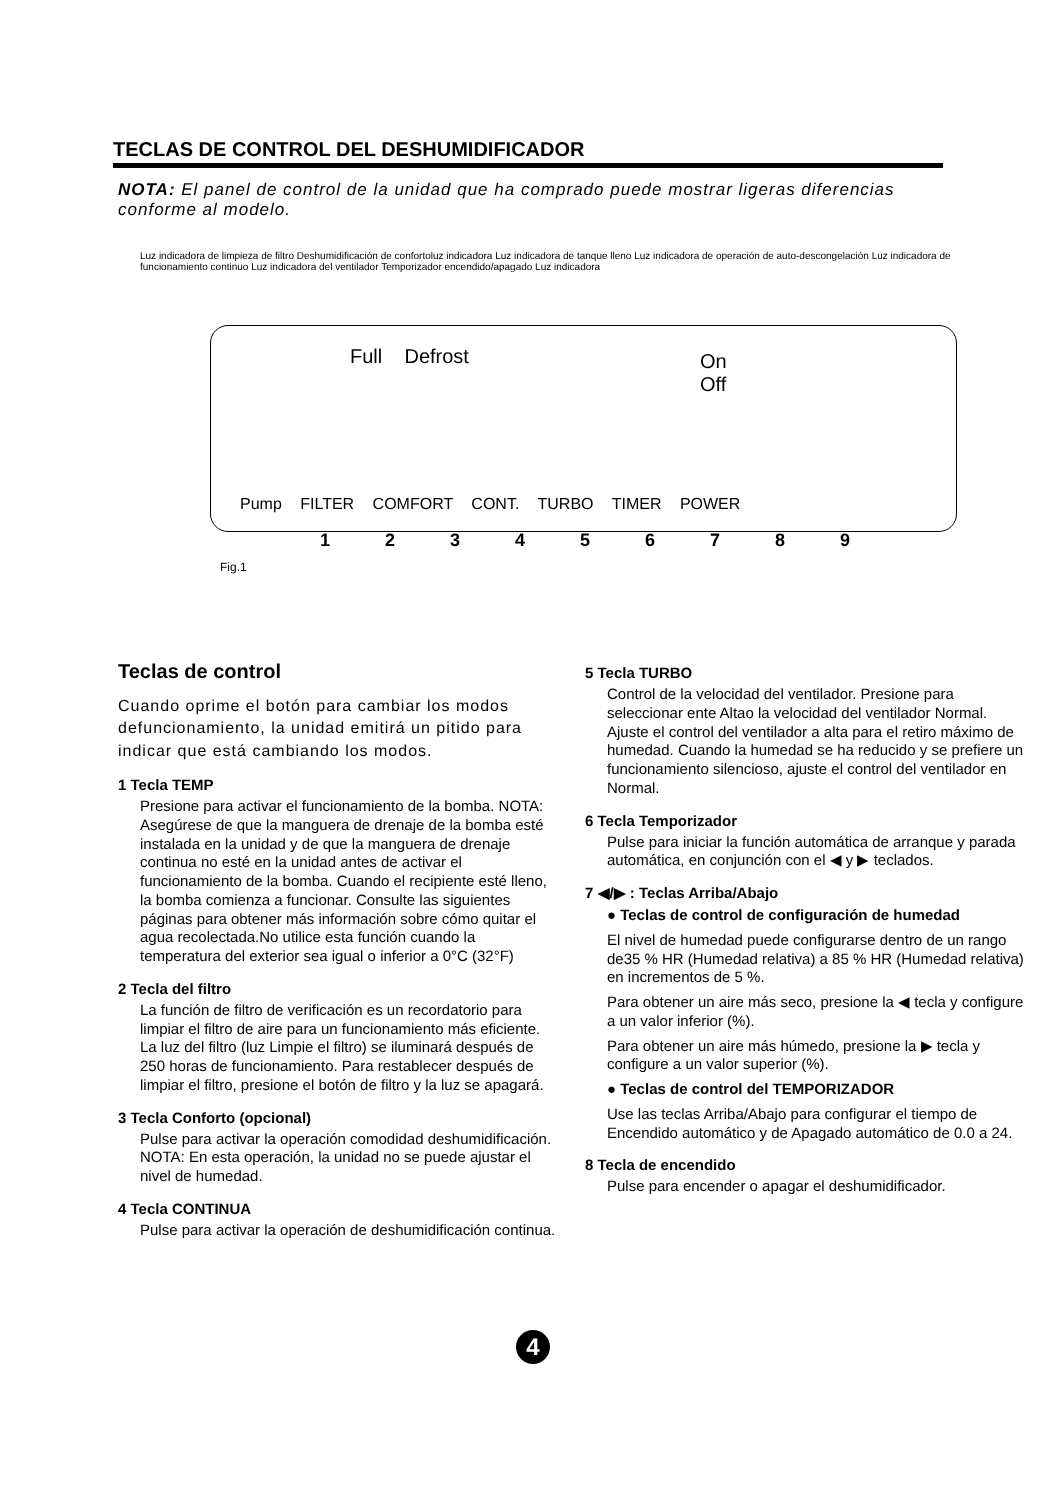TECLAS DE CONTROL DEL DESHUMIDIFICADOR
NOTA: El panel de control de la unidad que ha comprado puede mostrar ligeras diferencias conforme al modelo.
Luz indicadora de limpieza de filtro Deshumidificación de confortoluz indicadora Luz indicadora de tanque lleno Luz indicadora de operación de auto-descongelación Luz indicadora de funcionamiento continuo Luz indicadora del ventilador Temporizador encendido/apagado Luz indicadora
Full Defrost
On
Off
Pump FILTER COMFORT CONT. TURBO TIMER POWER
1 2 3 4 5 6 7 8 9
Fig.1
Teclas de control
Cuando oprime el botón para cambiar los modos defuncionamiento, la unidad emitirá un pitido para indicar que está cambiando los modos.
1 Tecla TEMP
Presione para activar el funcionamiento de la bomba. NOTA: Asegúrese de que la manguera de drenaje de la bomba esté instalada en la unidad y de que la manguera de drenaje continua no esté en la unidad antes de activar el funcionamiento de la bomba. Cuando el recipiente esté lleno, la bomba comienza a funcionar. Consulte las siguientes páginas para obtener más información sobre cómo quitar el agua recolectada.No utilice esta función cuando la temperatura del exterior sea igual o inferior a 0°C (32°F)
2 Tecla del filtro
La función de filtro de verificación es un recordatorio para limpiar el filtro de aire para un funcionamiento más eficiente. La luz del filtro (luz Limpie el filtro) se iluminará después de 250 horas de funcionamiento. Para restablecer después de limpiar el filtro, presione el botón de filtro y la luz se apagará.
3 Tecla Conforto (opcional)
Pulse para activar la operación comodidad deshumidificación. NOTA: En esta operación, la unidad no se puede ajustar el nivel de humedad.
4 Tecla CONTINUA
Pulse para activar la operación de deshumidificación continua.
5 Tecla TURBO
Control de la velocidad del ventilador. Presione para seleccionar ente Altao la velocidad del ventilador Normal. Ajuste el control del ventilador a alta para el retiro máximo de humedad. Cuando la humedad se ha reducido y se prefiere un funcionamiento silencioso, ajuste el control del ventilador en Normal.
6 Tecla Temporizador
Pulse para iniciar la función automática de arranque y parada automática, en conjunción con el ◀ y ▶ teclados.
7 ◀/▶ : Teclas Arriba/Abajo
● Teclas de control de configuración de humedad
El nivel de humedad puede configurarse dentro de un rango de35 % HR (Humedad relativa) a 85 % HR (Humedad relativa) en incrementos de 5 %.
Para obtener un aire más seco, presione la ◀ tecla y configure a un valor inferior (%).
Para obtener un aire más húmedo, presione la ▶ tecla y configure a un valor superior (%).
● Teclas de control del TEMPORIZADOR
Use las teclas Arriba/Abajo para configurar el tiempo de Encendido automático y de Apagado automático de 0.0 a 24.
8 Tecla de encendido
Pulse para encender o apagar el deshumidificador.
4